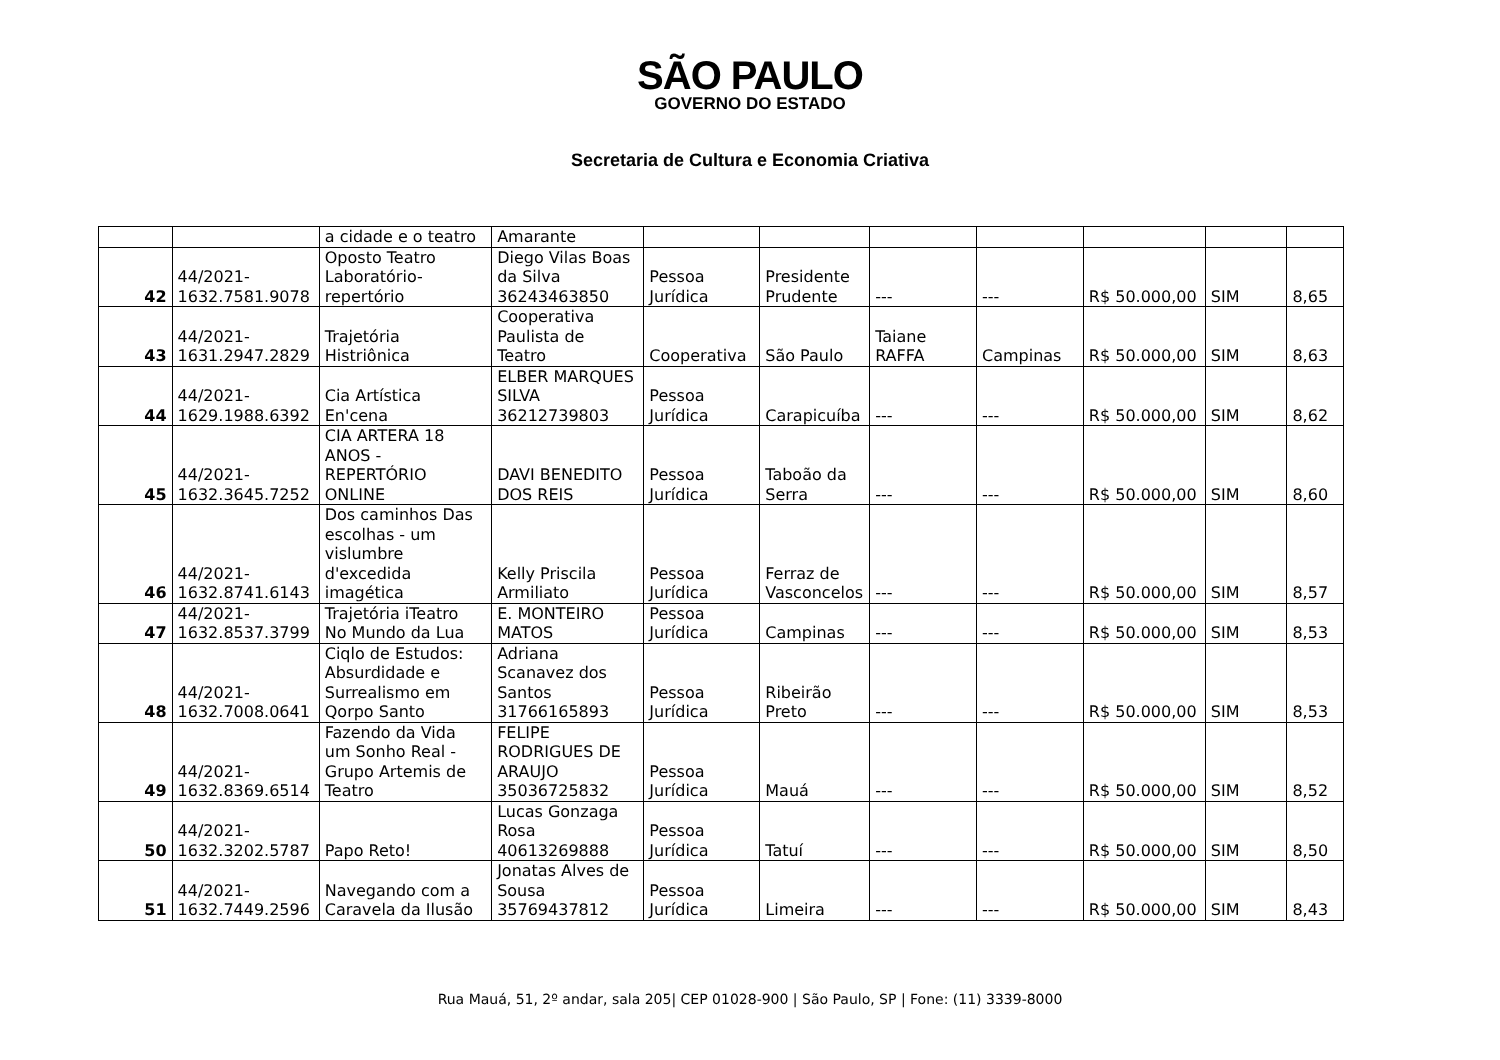SÃO PAULO
GOVERNO DO ESTADO
Secretaria de Cultura e Economia Criativa
| | | a cidade e o teatro | Amarante | | | | | | | |
| 42 | 44/2021- 1632.7581.9078 | Oposto Teatro Laboratório- repertório | Diego Vilas Boas da Silva 36243463850 | Pessoa Jurídica | Presidente Prudente | --- | --- | R$ 50.000,00 | SIM | 8,65 |
| 43 | 44/2021- 1631.2947.2829 | Trajetória Histriônica | Cooperativa Paulista de Teatro | Cooperativa | São Paulo | Taiane RAFFA | Campinas | R$ 50.000,00 | SIM | 8,63 |
| 44 | 44/2021- 1629.1988.6392 | Cia Artística En'cena | ELBER MARQUES SILVA 36212739803 | Pessoa Jurídica | Carapicuíba | --- | --- | R$ 50.000,00 | SIM | 8,62 |
| 45 | 44/2021- 1632.3645.7252 | CIA ARTERA 18 ANOS - REPERTÓRIO ONLINE | DAVI BENEDITO DOS REIS | Pessoa Jurídica | Taboão da Serra | --- | --- | R$ 50.000,00 | SIM | 8,60 |
| 46 | 44/2021- 1632.8741.6143 | Dos caminhos Das escolhas - um vislumbre d'excedida imagética | Kelly Priscila Armiliato | Pessoa Jurídica | Ferraz de Vasconcelos | --- | --- | R$ 50.000,00 | SIM | 8,57 |
| 47 | 44/2021- 1632.8537.3799 | Trajetória iTeatro No Mundo da Lua | E. MONTEIRO MATOS | Pessoa Jurídica | Campinas | --- | --- | R$ 50.000,00 | SIM | 8,53 |
| 48 | 44/2021- 1632.7008.0641 | Ciqlo de Estudos: Absurdidade e Surrealismo em Qorpo Santo | Adriana Scanavez dos Santos 31766165893 | Pessoa Jurídica | Ribeirão Preto | --- | --- | R$ 50.000,00 | SIM | 8,53 |
| 49 | 44/2021- 1632.8369.6514 | Fazendo da Vida um Sonho Real - Grupo Artemis de Teatro | FELIPE RODRIGUES DE ARAUJO 35036725832 | Pessoa Jurídica | Mauá | --- | --- | R$ 50.000,00 | SIM | 8,52 |
| 50 | 44/2021- 1632.3202.5787 | Papo Reto! | Lucas Gonzaga Rosa 40613269888 | Pessoa Jurídica | Tatuí | --- | --- | R$ 50.000,00 | SIM | 8,50 |
| 51 | 44/2021- 1632.7449.2596 | Navegando com a Caravela da Ilusão | Jonatas Alves de Sousa 35769437812 | Pessoa Jurídica | Limeira | --- | --- | R$ 50.000,00 | SIM | 8,43 |
Rua Mauá, 51, 2º andar, sala 205| CEP 01028-900 | São Paulo, SP | Fone: (11) 3339-8000